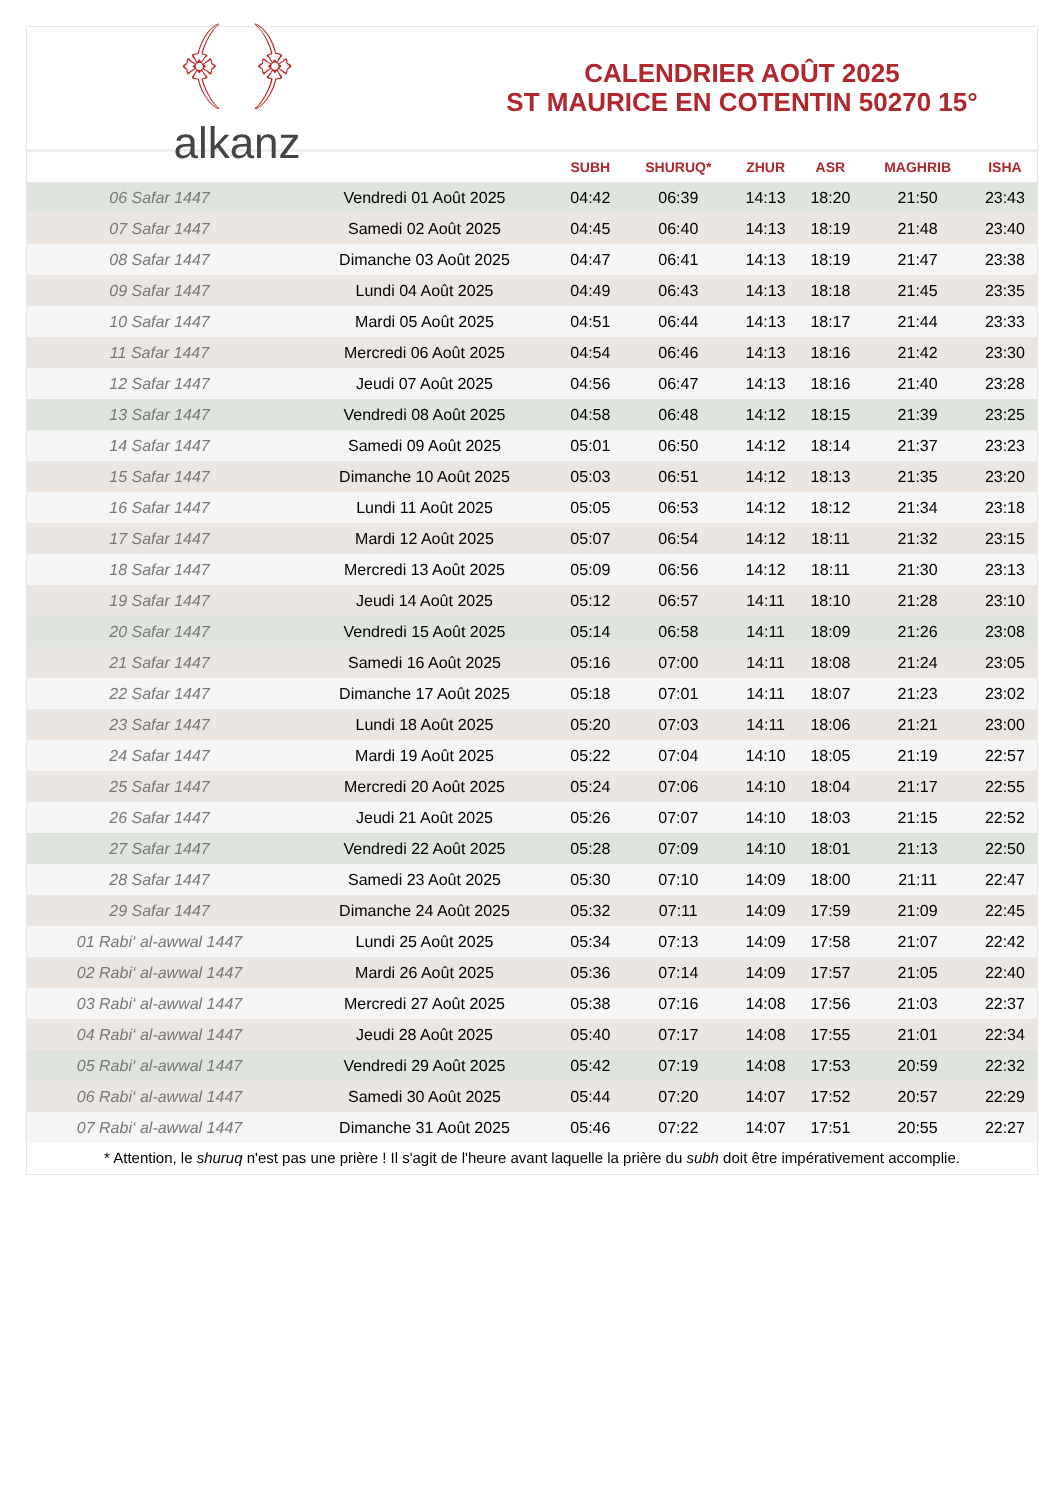﴾ ﴿
alkanz
CALENDRIER AOÛT 2025
ST MAURICE EN COTENTIN 50270 15°
| | | SUBH | SHURUQ* | ZHUR | ASR | MAGHRIB | ISHA |
| --- | --- | --- | --- | --- | --- | --- | --- |
| 06 Safar 1447 | Vendredi 01 Août 2025 | 04:42 | 06:39 | 14:13 | 18:20 | 21:50 | 23:43 |
| 07 Safar 1447 | Samedi 02 Août 2025 | 04:45 | 06:40 | 14:13 | 18:19 | 21:48 | 23:40 |
| 08 Safar 1447 | Dimanche 03 Août 2025 | 04:47 | 06:41 | 14:13 | 18:19 | 21:47 | 23:38 |
| 09 Safar 1447 | Lundi 04 Août 2025 | 04:49 | 06:43 | 14:13 | 18:18 | 21:45 | 23:35 |
| 10 Safar 1447 | Mardi 05 Août 2025 | 04:51 | 06:44 | 14:13 | 18:17 | 21:44 | 23:33 |
| 11 Safar 1447 | Mercredi 06 Août 2025 | 04:54 | 06:46 | 14:13 | 18:16 | 21:42 | 23:30 |
| 12 Safar 1447 | Jeudi 07 Août 2025 | 04:56 | 06:47 | 14:13 | 18:16 | 21:40 | 23:28 |
| 13 Safar 1447 | Vendredi 08 Août 2025 | 04:58 | 06:48 | 14:12 | 18:15 | 21:39 | 23:25 |
| 14 Safar 1447 | Samedi 09 Août 2025 | 05:01 | 06:50 | 14:12 | 18:14 | 21:37 | 23:23 |
| 15 Safar 1447 | Dimanche 10 Août 2025 | 05:03 | 06:51 | 14:12 | 18:13 | 21:35 | 23:20 |
| 16 Safar 1447 | Lundi 11 Août 2025 | 05:05 | 06:53 | 14:12 | 18:12 | 21:34 | 23:18 |
| 17 Safar 1447 | Mardi 12 Août 2025 | 05:07 | 06:54 | 14:12 | 18:11 | 21:32 | 23:15 |
| 18 Safar 1447 | Mercredi 13 Août 2025 | 05:09 | 06:56 | 14:12 | 18:11 | 21:30 | 23:13 |
| 19 Safar 1447 | Jeudi 14 Août 2025 | 05:12 | 06:57 | 14:11 | 18:10 | 21:28 | 23:10 |
| 20 Safar 1447 | Vendredi 15 Août 2025 | 05:14 | 06:58 | 14:11 | 18:09 | 21:26 | 23:08 |
| 21 Safar 1447 | Samedi 16 Août 2025 | 05:16 | 07:00 | 14:11 | 18:08 | 21:24 | 23:05 |
| 22 Safar 1447 | Dimanche 17 Août 2025 | 05:18 | 07:01 | 14:11 | 18:07 | 21:23 | 23:02 |
| 23 Safar 1447 | Lundi 18 Août 2025 | 05:20 | 07:03 | 14:11 | 18:06 | 21:21 | 23:00 |
| 24 Safar 1447 | Mardi 19 Août 2025 | 05:22 | 07:04 | 14:10 | 18:05 | 21:19 | 22:57 |
| 25 Safar 1447 | Mercredi 20 Août 2025 | 05:24 | 07:06 | 14:10 | 18:04 | 21:17 | 22:55 |
| 26 Safar 1447 | Jeudi 21 Août 2025 | 05:26 | 07:07 | 14:10 | 18:03 | 21:15 | 22:52 |
| 27 Safar 1447 | Vendredi 22 Août 2025 | 05:28 | 07:09 | 14:10 | 18:01 | 21:13 | 22:50 |
| 28 Safar 1447 | Samedi 23 Août 2025 | 05:30 | 07:10 | 14:09 | 18:00 | 21:11 | 22:47 |
| 29 Safar 1447 | Dimanche 24 Août 2025 | 05:32 | 07:11 | 14:09 | 17:59 | 21:09 | 22:45 |
| 01 Rabi‘ al-awwal 1447 | Lundi 25 Août 2025 | 05:34 | 07:13 | 14:09 | 17:58 | 21:07 | 22:42 |
| 02 Rabi‘ al-awwal 1447 | Mardi 26 Août 2025 | 05:36 | 07:14 | 14:09 | 17:57 | 21:05 | 22:40 |
| 03 Rabi‘ al-awwal 1447 | Mercredi 27 Août 2025 | 05:38 | 07:16 | 14:08 | 17:56 | 21:03 | 22:37 |
| 04 Rabi‘ al-awwal 1447 | Jeudi 28 Août 2025 | 05:40 | 07:17 | 14:08 | 17:55 | 21:01 | 22:34 |
| 05 Rabi‘ al-awwal 1447 | Vendredi 29 Août 2025 | 05:42 | 07:19 | 14:08 | 17:53 | 20:59 | 22:32 |
| 06 Rabi‘ al-awwal 1447 | Samedi 30 Août 2025 | 05:44 | 07:20 | 14:07 | 17:52 | 20:57 | 22:29 |
| 07 Rabi‘ al-awwal 1447 | Dimanche 31 Août 2025 | 05:46 | 07:22 | 14:07 | 17:51 | 20:55 | 22:27 |
* Attention, le shuruq n'est pas une prière ! Il s'agit de l'heure avant laquelle la prière du subh doit être impérativement accomplie.